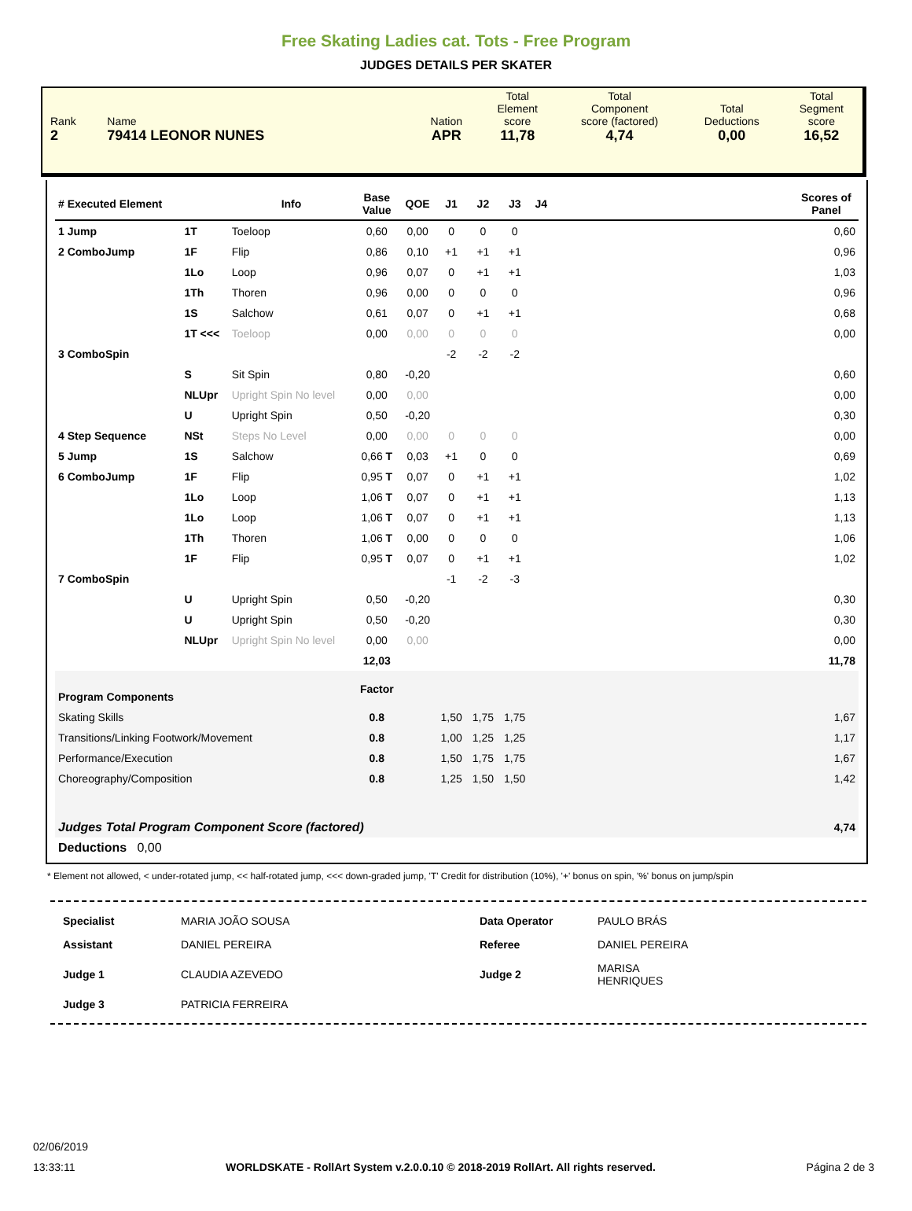Free Skating Ladies cat. Tots - Free Program
JUDGES DETAILS PER SKATER
| Rank 2 | Name 79414 LEONOR NUNES | Nation APR | Total Element score 11,78 | Total Component score (factored) 4,74 | Total Deductions 0,00 | Total Segment score 16,52 |
| # Executed Element | | Info | Base Value | QOE | J1 | J2 | J3 | J4 | | Scores of Panel |
| --- | --- | --- | --- | --- | --- | --- | --- | --- | --- | --- |
| 1 Jump | 1T | Toeloop | 0,60 | 0,00 | 0 | 0 | 0 | | | 0,60 |
| 2 ComboJump | 1F | Flip | 0,86 | 0,10 | +1 | +1 | +1 | | | 0,96 |
| | 1Lo | Loop | 0,96 | 0,07 | 0 | +1 | +1 | | | 1,03 |
| | 1Th | Thoren | 0,96 | 0,00 | 0 | 0 | 0 | | | 0,96 |
| | 1S | Salchow | 0,61 | 0,07 | 0 | +1 | +1 | | | 0,68 |
| | 1T <<< | Toeloop | 0,00 | 0,00 | 0 | 0 | 0 | | | 0,00 |
| 3 ComboSpin | | | | | -2 | -2 | -2 | | | |
| | S | Sit Spin | 0,80 | -0,20 | | | | | | 0,60 |
| | NLUpr | Upright Spin No level | 0,00 | 0,00 | | | | | | 0,00 |
| | U | Upright Spin | 0,50 | -0,20 | | | | | | 0,30 |
| 4 Step Sequence | NSt | Steps No Level | 0,00 | 0,00 | 0 | 0 | 0 | | | 0,00 |
| 5 Jump | 1S | Salchow | 0,66 T | 0,03 | +1 | 0 | 0 | | | 0,69 |
| 6 ComboJump | 1F | Flip | 0,95 T | 0,07 | 0 | +1 | +1 | | | 1,02 |
| | 1Lo | Loop | 1,06 T | 0,07 | 0 | +1 | +1 | | | 1,13 |
| | 1Lo | Loop | 1,06 T | 0,07 | 0 | +1 | +1 | | | 1,13 |
| | 1Th | Thoren | 1,06 T | 0,00 | 0 | 0 | 0 | | | 1,06 |
| | 1F | Flip | 0,95 T | 0,07 | 0 | +1 | +1 | | | 1,02 |
| 7 ComboSpin | | | | | -1 | -2 | -3 | | | |
| | U | Upright Spin | 0,50 | -0,20 | | | | | | 0,30 |
| | U | Upright Spin | 0,50 | -0,20 | | | | | | 0,30 |
| | NLUpr | Upright Spin No level | 0,00 | 0,00 | | | | | | 0,00 |
| | | | 12,03 | | | | | | | 11,78 |
| Program Components | | | Factor | | | | | | | |
| Skating Skills | | | 0.8 | | 1,50 | 1,75 | 1,75 | | | 1,67 |
| Transitions/Linking Footwork/Movement | | | 0.8 | | 1,00 | 1,25 | 1,25 | | | 1,17 |
| Performance/Execution | | | 0.8 | | 1,50 | 1,75 | 1,75 | | | 1,67 |
| Choreography/Composition | | | 0.8 | | 1,25 | 1,50 | 1,50 | | | 1,42 |
| Judges Total Program Component Score (factored) | | | | | | | | | | 4,74 |
| Deductions 0,00 | | | | | | | | | | |
* Element not allowed, < under-rotated jump, << half-rotated jump, <<< down-graded jump, 'T' Credit for distribution (10%), '+' bonus on spin, '%' bonus on jump/spin
| Specialist | MARIA JOÃO SOUSA | Data Operator | PAULO BRÁS |
| Assistant | DANIEL PEREIRA | Referee | DANIEL PEREIRA |
| Judge 1 | CLAUDIA AZEVEDO | Judge 2 | MARISA HENRIQUES |
| Judge 3 | PATRICIA FERREIRA | | |
02/06/2019
13:33:11 WORLDSKATE - RollArt System v.2.0.0.10 © 2018-2019 RollArt. All rights reserved. Página 2 de 3